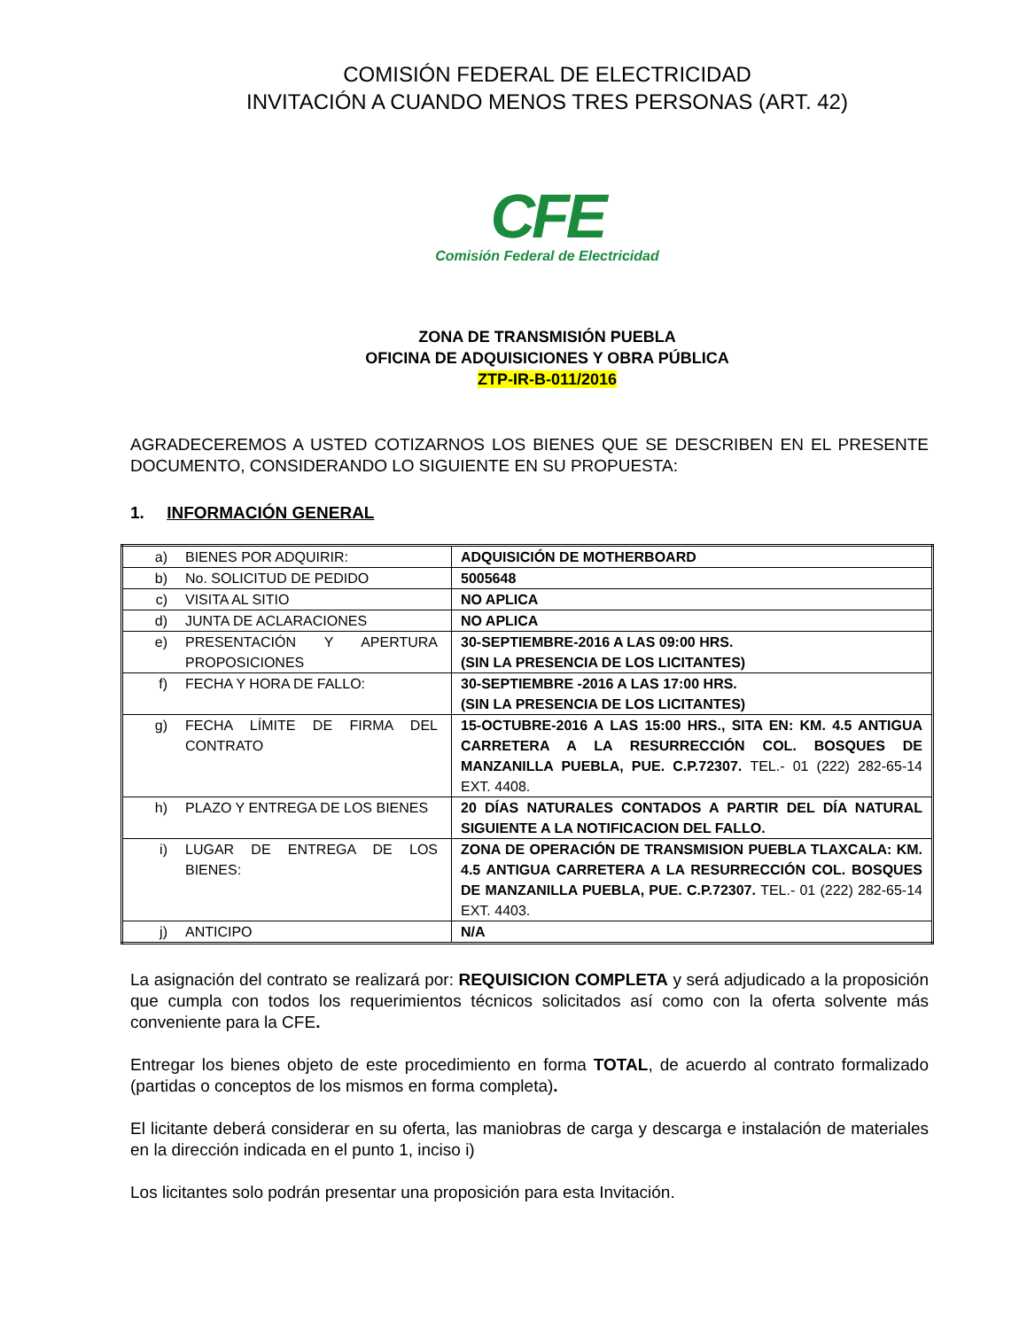COMISIÓN FEDERAL DE ELECTRICIDAD
INVITACIÓN A CUANDO MENOS TRES PERSONAS (ART. 42)
CFE
Comisión Federal de Electricidad
ZONA DE TRANSMISIÓN PUEBLA
OFICINA DE ADQUISICIONES Y OBRA PÚBLICA
ZTP-IR-B-011/2016
AGRADECEREMOS A USTED COTIZARNOS LOS BIENES QUE SE DESCRIBEN EN EL PRESENTE DOCUMENTO, CONSIDERANDO LO SIGUIENTE EN SU PROPUESTA:
1. INFORMACIÓN GENERAL
| a) BIENES POR ADQUIRIR: | ADQUISICIÓN DE MOTHERBOARD |
| b) No. SOLICITUD DE PEDIDO | 5005648 |
| c) VISITA AL SITIO | NO APLICA |
| d) JUNTA DE ACLARACIONES | NO APLICA |
| e) PRESENTACIÓN Y APERTURA PROPOSICIONES | 30-SEPTIEMBRE-2016 A LAS 09:00 HRS. (SIN LA PRESENCIA DE LOS LICITANTES) |
| f) FECHA Y HORA DE FALLO: | 30-SEPTIEMBRE -2016 A LAS 17:00 HRS. (SIN LA PRESENCIA DE LOS LICITANTES) |
| g) FECHA LÍMITE DE FIRMA DEL CONTRATO | 15-OCTUBRE-2016 A LAS 15:00 HRS., SITA EN: KM. 4.5 ANTIGUA CARRETERA A LA RESURRECCIÓN COL. BOSQUES DE MANZANILLA PUEBLA, PUE. C.P.72307. TEL.- 01 (222) 282-65-14 EXT. 4408. |
| h) PLAZO Y ENTREGA DE LOS BIENES | 20 DÍAS NATURALES CONTADOS A PARTIR DEL DÍA NATURAL SIGUIENTE A LA NOTIFICACION DEL FALLO. |
| i) LUGAR DE ENTREGA DE LOS BIENES: | ZONA DE OPERACIÓN DE TRANSMISION PUEBLA TLAXCALA: KM. 4.5 ANTIGUA CARRETERA A LA RESURRECCIÓN COL. BOSQUES DE MANZANILLA PUEBLA, PUE. C.P.72307. TEL.- 01 (222) 282-65-14 EXT. 4403. |
| j) ANTICIPO | N/A |
La asignación del contrato se realizará por: REQUISICION COMPLETA y será adjudicado a la proposición que cumpla con todos los requerimientos técnicos solicitados así como con la oferta solvente más conveniente para la CFE.
Entregar los bienes objeto de este procedimiento en forma TOTAL, de acuerdo al contrato formalizado (partidas o conceptos de los mismos en forma completa).
El licitante deberá considerar en su oferta, las maniobras de carga y descarga e instalación de materiales en la dirección indicada en el punto 1, inciso i)
Los licitantes solo podrán presentar una proposición para esta Invitación.